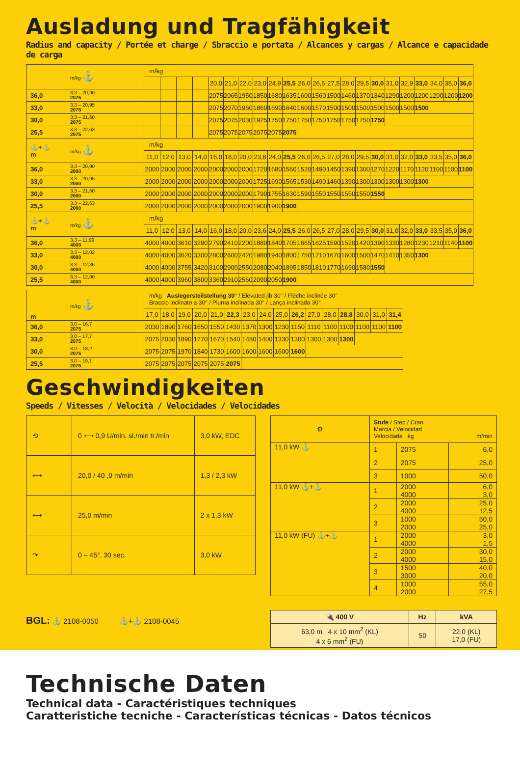Ausladung und Tragfähigkeit
Radius and capacity / Portée et charge / Sbraccio e portata / Alcances y cargas / Alcance e capacidade de carga
| | m/kg ⚓ | m/kg | | | | | | | | | | | | | | | | | | | | | |
| | | | | | | 20,0 | 21,0 | 22,0 | 23,0 | 24,9 | 25,5 | 26,0 | 26,5 | 27,5 | 28,0 | 29,5 | 30,0 | 31,0 | 32,9 | 33,0 | 34,0 | 35,0 | 36,0 |
| 36,0 | 3,3 – 20,90 2075 | | | | | 2075 | 2065 | 1950 | 1850 | 1680 | 1635 | 1600 | 1560 | 1500 | 1460 | 1370 | 1340 | 1290 | 1200 | 1200 | 1200 | 1200 | 1200 |
| 33,0 | 3,3 – 20,95 2075 | | | | | 2075 | 2070 | 1960 | 1860 | 1690 | 1640 | 1600 | 1570 | 1500 | 1500 | 1500 | 1500 | 1500 | 1500 | 1500 | | | |
| 30,0 | 3,3 – 21,60 2075 | | | | | 2075 | 2075 | 2030 | 1925 | 1750 | 1750 | 1750 | 1750 | 1750 | 1750 | 1750 | 1750 | | | | | | |
| 25,5 | 3,3 – 22,63 2075 | | | | | 2075 | 2075 | 2075 | 2075 | 2075 | 2075 | | | | | | | | | | | | |
| ⚓+⚓ m | m/kg ⚓ | m/kg | | | | | | | | | | | | | | | | | | | | | |
| | | 11,0 | 12,0 | 13,0 | 14,0 | 16,0 | 18,0 | 20,0 | 23,6 | 24,0 | 25,5 | 26,0 | 26,5 | 27,0 | 28,0 | 29,5 | 30,0 | 31,0 | 32,0 | 33,0 | 33,5 | 35,0 | 36,0 |
| 36,0 | 3,3 – 20,90 2000 | 2000 | 2000 | 2000 | 2000 | 2000 | 2000 | 2000 | 1720 | 1680 | 1560 | 1520 | 1490 | 1450 | 1390 | 1300 | 1270 | 1220 | 1170 | 1120 | 1100 | 1100 | 1100 |
| 33,0 | 3,3 – 20,95 2000 | 2000 | 2000 | 2000 | 2000 | 2000 | 2000 | 2000 | 1725 | 1690 | 1565 | 1530 | 1490 | 1460 | 1390 | 1300 | 1300 | 1300 | 1300 | 1300 | | | |
| 30,0 | 3,3 – 21,60 2000 | 2000 | 2000 | 2000 | 2000 | 2000 | 2000 | 2000 | 1790 | 1755 | 1630 | 1590 | 1550 | 1550 | 1550 | 1550 | 1550 | | | | | | |
| 25,5 | 3,3 – 22,63 2000 | 2000 | 2000 | 2000 | 2000 | 2000 | 2000 | 2000 | 1900 | 1900 | 1900 | | | | | | | | | | | | |
| ⚓+⚓ m | m/kg ⚓ | m/kg | | | | | | | | | | | | | | | | | | | | | |
| | | 11,0 | 12,0 | 13,0 | 14,0 | 16,0 | 18,0 | 20,0 | 23,6 | 24,0 | 25,5 | 26,0 | 26,5 | 27,0 | 28,0 | 29,5 | 30,0 | 31,0 | 32,0 | 33,0 | 33,5 | 35,0 | 36,0 |
| 36,0 | 3,3 – 11,99 4000 | 4000 | 4000 | 3610 | 3290 | 2790 | 2410 | 2200 | 1880 | 1840 | 1705 | 1665 | 1625 | 1590 | 1520 | 1420 | 1390 | 1330 | 1280 | 1230 | 1210 | 1140 | 1100 |
| 33,0 | 3,3 – 12,02 4000 | 4000 | 4000 | 3620 | 3300 | 2800 | 2600 | 2420 | 1980 | 1940 | 1800 | 1750 | 1710 | 1670 | 1600 | 1500 | 1470 | 1410 | 1350 | 1300 | | | |
| 30,0 | 3,3 – 12,36 4000 | 4000 | 4000 | 3755 | 3420 | 3100 | 2900 | 2550 | 2080 | 2040 | 1895 | 1850 | 1810 | 1770 | 1690 | 1580 | 1550 | | | | | | |
| 25,5 | 3,3 – 12,90 4000 | 4000 | 4000 | 3960 | 3800 | 3360 | 2910 | 2560 | 2090 | 2050 | 1900 | | | | | | | | | | | | |
| m | m/kg ⚓ | m/kg Auslegersteilstellung 30° / Elevated jib 30° / Flèche inclinée 30° Braccio inclinato a 30° / Pluma inclinada 30° / Lança inclinada 30° | | | | | | | | | | | | | | | |
| | | 17,0 | 18,0 | 19,0 | 20,0 | 21,0 | 22,3 | 23,0 | 24,0 | 25,0 | 26,2 | 27,0 | 28,0 | 28,8 | 30,0 | 31,0 | 31,4 |
| 36,0 | 3,0 – 16,7 2075 | 2030 | 1890 | 1760 | 1650 | 1550 | 1430 | 1370 | 1300 | 1230 | 1150 | 1110 | 1100 | 1100 | 1100 | 1100 | 1100 |
| 33,0 | 3,0 – 17,7 2075 | 2075 | 2030 | 1890 | 1770 | 1670 | 1540 | 1480 | 1400 | 1330 | 1300 | 1300 | 1300 | 1300 | | | |
| 30,0 | 3,0 – 18,2 2075 | 2075 | 2075 | 1970 | 1840 | 1730 | 1600 | 1600 | 1600 | 1600 | 1600 | | | | | | |
| 25,5 | 3,0 – 19,1 2075 | 2075 | 2075 | 2075 | 2075 | 2075 | 2075 | | | | | | | | | | |
Geschwindigkeiten
Speeds / Vitesses / Velocità / Velocidades / Velocidades
| ⟲ | 0 ⟷ 0,9 U/min. sl./min tr./min | 3,0 kW, EDC |
| ⟷ | 20,0 / 40 ,0 m/min | 1,3 / 2,3 kW |
| ⟷ | 25,0 m/min | 2 x 1,3 kW |
| ↷ | 0 – 45°, 30 sec. | 3,0 kW |
| ⚙ | Stufe / Step / Cran Marcia / Velocidad Velocidade kg m/min | | |
| 11,0 kW ⚓ | 1 | 2075 | 6,0 |
| | 2 | 2075 | 25,0 |
| | 3 | 1000 | 50,0 |
| 11,0 kW ⚓+⚓ | 1 | 2000 4000 | 6,0 3,0 |
| | 2 | 2000 4000 | 25,0 12,5 |
| | 3 | 1000 2000 | 50,0 25,0 |
| 11,0 kW (FU) ⚓+⚓ | 1 | 2000 4000 | 3,0 1,5 |
| | 2 | 2000 4000 | 30,0 15,0 |
| | 3 | 1500 3000 | 40,0 20,0 |
| | 4 | 1000 2000 | 55,0 27,5 |
BGL: ⚓ 2108-0050 ⚓+⚓ 2108-0045
| 🔌 400 V | Hz | kVA |
| 63,0 m 4 x 10 mm<sup>2</sup> (KL) 4 x 6 mm<sup>2</sup> (FU) | 50 | 22,0 (KL) 17,0 (FU) |
Technische Daten
Technical data - Caractéristiques techniques
Caratteristiche tecniche - Características técnicas - Datos técnicos